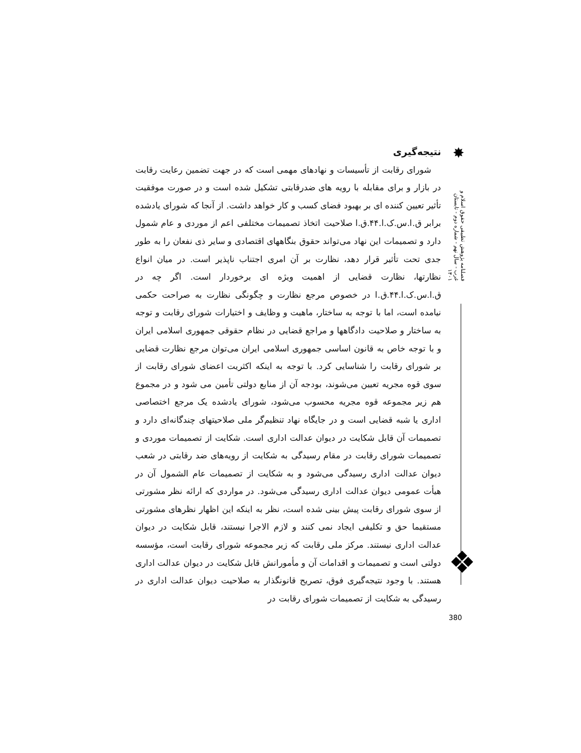✸
فصلنامه پژوهش تطبیقی حقوق اسلام و غرب - سال نهم - شماره دوم - تابستان ۱۴۰۱
❖
نتیجه‌گیری
شورای رقابت از تأسیسات و نهادهای مهمی است که در جهت تضمین رعایت رقابت در بازار و برای مقابله با رویه های ضدرقابتی تشکیل شده است و در صورت موفقیت تأثیر تعیین کننده ای بر بهبود فضای کسب و کار خواهد داشت. از آنجا که شورای یادشده برابر ق.ا.س.ک.ا.۴۴.ق.ا صلاحیت اتخاذ تصمیمات مختلفی اعم از موردی و عام شمول دارد و تصمیمات این نهاد می‌تواند حقوق بنگاههای اقتصادی و سایر ذی نفعان را به طور جدی تحت تأثیر قرار دهد، نظارت بر آن امری اجتناب ناپذیر است. در میان انواع نظارتها، نظارت قضایی از اهمیت ویژه ای برخوردار است. اگر چه در ق.ا.س.ک.ا.۴۴.ق.ا در خصوص مرجع نظارت و چگونگی نظارت به صراحت حکمی نیامده است، اما با توجه به ساختار، ماهیت و وظایف و اختیارات شورای رقابت و توجه به ساختار و صلاحیت دادگاهها و مراجع قضایی در نظام حقوقی جمهوری اسلامی ایران و با توجه خاص به قانون اساسی جمهوری اسلامی ایران می‌توان مرجع نظارت قضایی بر شورای رقابت را شناسایی کرد. با توجه به اینکه اکثریت اعضای شورای رقابت از سوی قوه مجریه تعیین می‌شوند، بودجه آن از منابع دولتی تأمین می شود و در مجموع هم زیر مجموعه قوه مجریه محسوب می‌شود، شورای یادشده یک مرجع اختصاصی اداری یا شبه قضایی است و در جایگاه نهاد تنظیم‌گر ملی صلاحیتهای چندگانه‌ای دارد و تصمیمات آن قابل شکایت در دیوان عدالت اداری است. شکایت از تصمیمات موردی و تصمیمات شورای رقابت در مقام رسیدگی به شکایت از رویه‌های ضد رقابتی در شعب دیوان عدالت اداری رسیدگی می‌شود و به شکایت از تصمیمات عام الشمول آن در هیأت عمومی دیوان عدالت اداری رسیدگی می‌شود. در مواردی که ارائه نظر مشورتی از سوی شورای رقابت پیش بینی شده است، نظر به اینکه این اظهار نظرهای مشورتی مستقیما حق و تکلیفی ایجاد نمی کنند و لازم الاجرا نیستند، قابل شکایت در دیوان عدالت اداری نیستند. مرکز ملی رقابت که زیر مجموعه شورای رقابت است، مؤسسه دولتی است و تصمیمات و اقدامات آن و مأمورانش قابل شکایت در دیوان عدالت اداری هستند. با وجود نتیجه‌گیری فوق، تصریح قانونگذار به صلاحیت دیوان عدالت اداری در رسیدگی به شکایت از تصمیمات شورای رقابت در
380